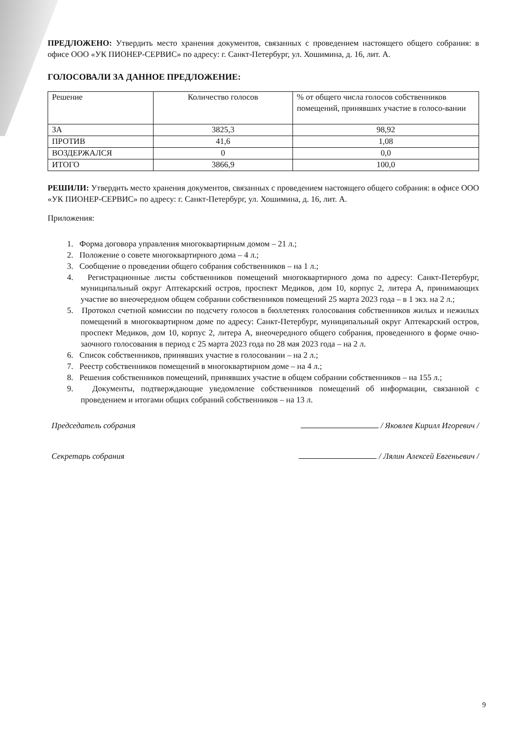ПРЕДЛОЖЕНО: Утвердить место хранения документов, связанных с проведением настоящего общего собрания: в офисе ООО «УК ПИОНЕР-СЕРВИС» по адресу: г. Санкт-Петербург, ул. Хошимина, д. 16, лит. А.
ГОЛОСОВАЛИ ЗА ДАННОЕ ПРЕДЛОЖЕНИЕ:
| Решение | Количество голосов | % от общего числа голосов собственников помещений, принявших участие в голосо-вании |
| --- | --- | --- |
| ЗА | 3825,3 | 98,92 |
| ПРОТИВ | 41,6 | 1,08 |
| ВОЗДЕРЖАЛСЯ | 0 | 0,0 |
| ИТОГО | 3866,9 | 100,0 |
РЕШИЛИ: Утвердить место хранения документов, связанных с проведением настоящего общего собрания: в офисе ООО «УК ПИОНЕР-СЕРВИС» по адресу: г. Санкт-Петербург, ул. Хошимина, д. 16, лит. А.
Приложения:
1. Форма договора управления многоквартирным домом – 21 л.;
2. Положение о совете многоквартирного дома – 4 л.;
3. Сообщение о проведении общего собрания собственников – на 1 л.;
4. Регистрационные листы собственников помещений многоквартирного дома по адресу: Санкт-Петербург, муниципальный округ Аптекарский остров, проспект Медиков, дом 10, корпус 2, литера А, принимающих участие во внеочередном общем собрании собственников помещений 25 марта 2023 года – в 1 экз. на 2 л.;
5. Протокол счетной комиссии по подсчету голосов в бюллетенях голосования собственников жилых и нежилых помещений в многоквартирном доме по адресу: Санкт-Петербург, муниципальный округ Аптекарский остров, проспект Медиков, дом 10, корпус 2, литера А, внеочередного общего собрания, проведенного в форме очно-заочного голосования в период с 25 марта 2023 года по 28 мая 2023 года – на 2 л.
6. Список собственников, принявших участие в голосовании – на 2 л.;
7. Реестр собственников помещений в многоквартирном доме – на 4 л.;
8. Решения собственников помещений, принявших участие в общем собрании собственников – на 155 л.;
9. Документы, подтверждающие уведомление собственников помещений об информации, связанной с проведением и итогами общих собраний собственников – на 13 л.
Председатель собрания / Яковлев Кирилл Игоревич /
Секретарь собрания / Лялин Алексей Евгеньевич /
9